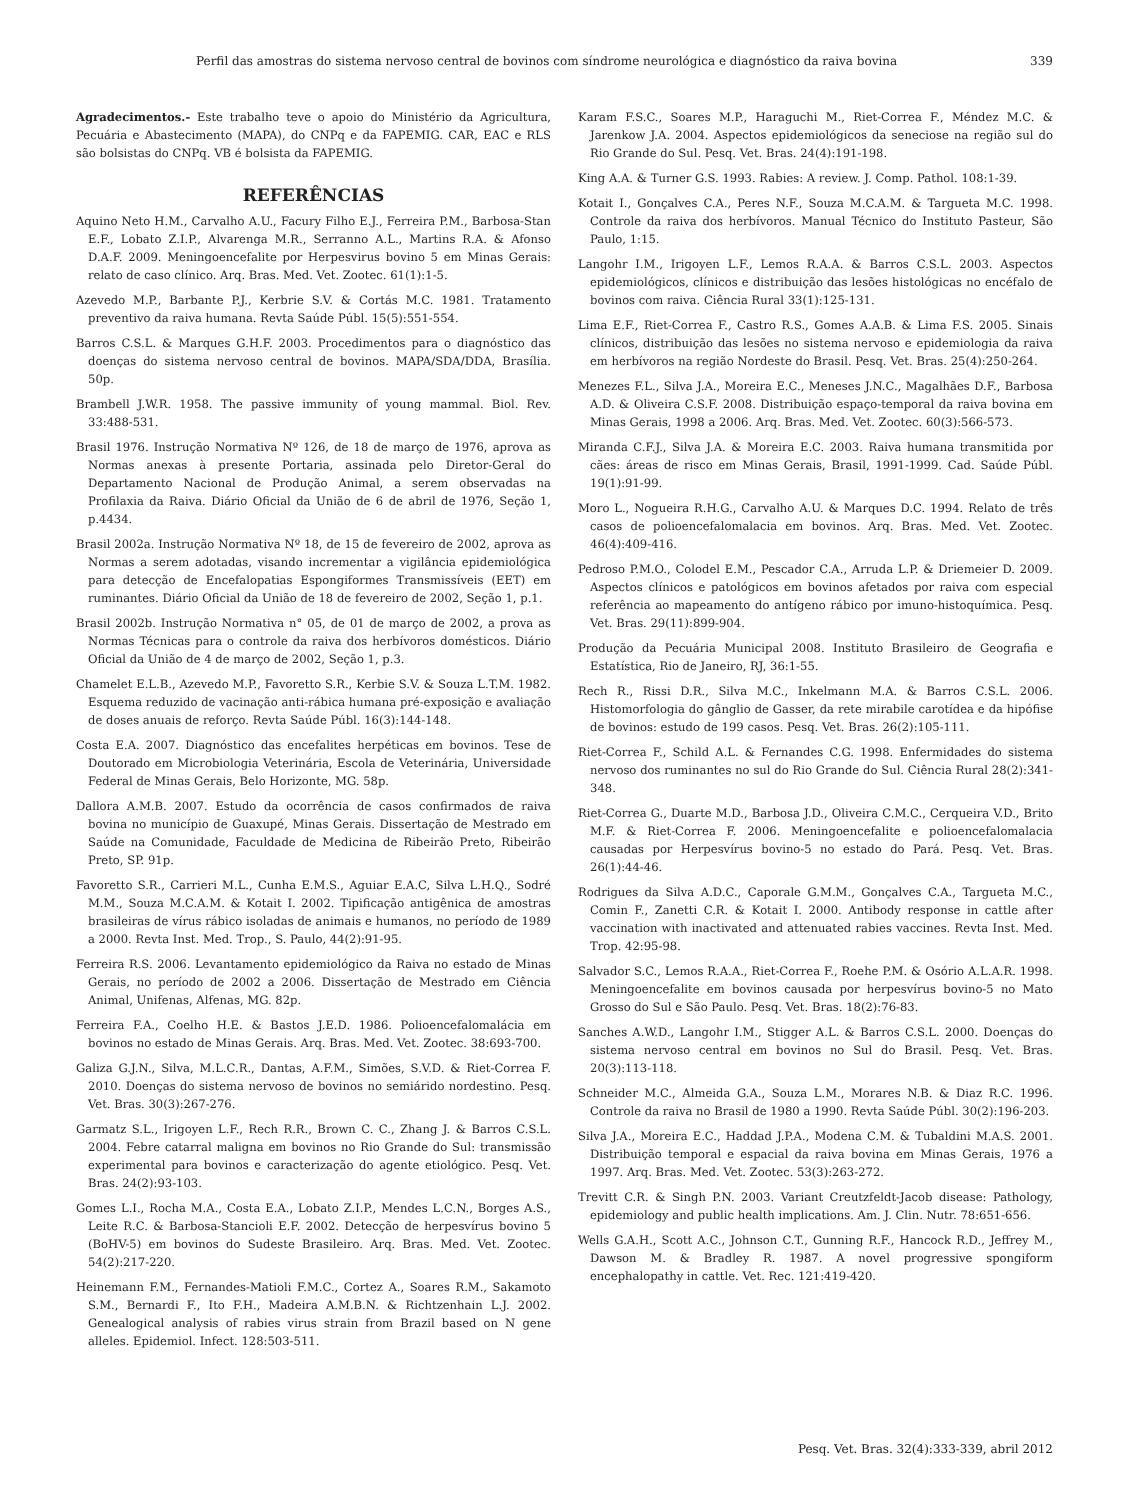Perfil das amostras do sistema nervoso central de bovinos com síndrome neurológica e diagnóstico da raiva bovina 339
Agradecimentos.- Este trabalho teve o apoio do Ministério da Agricultura, Pecuária e Abastecimento (MAPA), do CNPq e da FAPEMIG. CAR, EAC e RLS são bolsistas do CNPq. VB é bolsista da FAPEMIG.
REFERÊNCIAS
Aquino Neto H.M., Carvalho A.U., Facury Filho E.J., Ferreira P.M., Barbosa-Stan E.F., Lobato Z.I.P., Alvarenga M.R., Serranno A.L., Martins R.A. & Afonso D.A.F. 2009. Meningoencefalite por Herpesvirus bovino 5 em Minas Gerais: relato de caso clínico. Arq. Bras. Med. Vet. Zootec. 61(1):1-5.
Azevedo M.P., Barbante P.J., Kerbrie S.V. & Cortás M.C. 1981. Tratamento preventivo da raiva humana. Revta Saúde Públ. 15(5):551-554.
Barros C.S.L. & Marques G.H.F. 2003. Procedimentos para o diagnóstico das doenças do sistema nervoso central de bovinos. MAPA/SDA/DDA, Brasília. 50p.
Brambell J.W.R. 1958. The passive immunity of young mammal. Biol. Rev. 33:488-531.
Brasil 1976. Instrução Normativa Nº 126, de 18 de março de 1976, aprova as Normas anexas à presente Portaria, assinada pelo Diretor-Geral do Departamento Nacional de Produção Animal, a serem observadas na Profilaxia da Raiva. Diário Oficial da União de 6 de abril de 1976, Seção 1, p.4434.
Brasil 2002a. Instrução Normativa Nº 18, de 15 de fevereiro de 2002, aprova as Normas a serem adotadas, visando incrementar a vigilância epidemiológica para detecção de Encefalopatias Espongiformes Transmissíveis (EET) em ruminantes. Diário Oficial da União de 18 de fevereiro de 2002, Seção 1, p.1.
Brasil 2002b. Instrução Normativa n° 05, de 01 de março de 2002, a prova as Normas Técnicas para o controle da raiva dos herbívoros domésticos. Diário Oficial da União de 4 de março de 2002, Seção 1, p.3.
Chamelet E.L.B., Azevedo M.P., Favoretto S.R., Kerbie S.V. & Souza L.T.M. 1982. Esquema reduzido de vacinação anti-rábica humana pré-exposição e avaliação de doses anuais de reforço. Revta Saúde Públ. 16(3):144-148.
Costa E.A. 2007. Diagnóstico das encefalites herpéticas em bovinos. Tese de Doutorado em Microbiologia Veterinária, Escola de Veterinária, Universidade Federal de Minas Gerais, Belo Horizonte, MG. 58p.
Dallora A.M.B. 2007. Estudo da ocorrência de casos confirmados de raiva bovina no município de Guaxupé, Minas Gerais. Dissertação de Mestrado em Saúde na Comunidade, Faculdade de Medicina de Ribeirão Preto, Ribeirão Preto, SP. 91p.
Favoretto S.R., Carrieri M.L., Cunha E.M.S., Aguiar E.A.C, Silva L.H.Q., Sodré M.M., Souza M.C.A.M. & Kotait I. 2002. Tipificação antigênica de amostras brasileiras de vírus rábico isoladas de animais e humanos, no período de 1989 a 2000. Revta Inst. Med. Trop., S. Paulo, 44(2):91-95.
Ferreira R.S. 2006. Levantamento epidemiológico da Raiva no estado de Minas Gerais, no período de 2002 a 2006. Dissertação de Mestrado em Ciência Animal, Unifenas, Alfenas, MG. 82p.
Ferreira F.A., Coelho H.E. & Bastos J.E.D. 1986. Polioencefalomalácia em bovinos no estado de Minas Gerais. Arq. Bras. Med. Vet. Zootec. 38:693-700.
Galiza G.J.N., Silva, M.L.C.R., Dantas, A.F.M., Simões, S.V.D. & Riet-Correa F. 2010. Doenças do sistema nervoso de bovinos no semiárido nordestino. Pesq. Vet. Bras. 30(3):267-276.
Garmatz S.L., Irigoyen L.F., Rech R.R., Brown C. C., Zhang J. & Barros C.S.L. 2004. Febre catarral maligna em bovinos no Rio Grande do Sul: transmissão experimental para bovinos e caracterização do agente etiológico. Pesq. Vet. Bras. 24(2):93-103.
Gomes L.I., Rocha M.A., Costa E.A., Lobato Z.I.P., Mendes L.C.N., Borges A.S., Leite R.C. & Barbosa-Stancioli E.F. 2002. Detecção de herpesvírus bovino 5 (BoHV-5) em bovinos do Sudeste Brasileiro. Arq. Bras. Med. Vet. Zootec. 54(2):217-220.
Heinemann F.M., Fernandes-Matioli F.M.C., Cortez A., Soares R.M., Sakamoto S.M., Bernardi F., Ito F.H., Madeira A.M.B.N. & Richtzenhain L.J. 2002. Genealogical analysis of rabies virus strain from Brazil based on N gene alleles. Epidemiol. Infect. 128:503-511.
Karam F.S.C., Soares M.P., Haraguchi M., Riet-Correa F., Méndez M.C. & Jarenkow J.A. 2004. Aspectos epidemiológicos da seneciose na região sul do Rio Grande do Sul. Pesq. Vet. Bras. 24(4):191-198.
King A.A. & Turner G.S. 1993. Rabies: A review. J. Comp. Pathol. 108:1-39.
Kotait I., Gonçalves C.A., Peres N.F., Souza M.C.A.M. & Targueta M.C. 1998. Controle da raiva dos herbívoros. Manual Técnico do Instituto Pasteur, São Paulo, 1:15.
Langohr I.M., Irigoyen L.F., Lemos R.A.A. & Barros C.S.L. 2003. Aspectos epidemiológicos, clínicos e distribuição das lesões histológicas no encéfalo de bovinos com raiva. Ciência Rural 33(1):125-131.
Lima E.F., Riet-Correa F., Castro R.S., Gomes A.A.B. & Lima F.S. 2005. Sinais clínicos, distribuição das lesões no sistema nervoso e epidemiologia da raiva em herbívoros na região Nordeste do Brasil. Pesq. Vet. Bras. 25(4):250-264.
Menezes F.L., Silva J.A., Moreira E.C., Meneses J.N.C., Magalhães D.F., Barbosa A.D. & Oliveira C.S.F. 2008. Distribuição espaço-temporal da raiva bovina em Minas Gerais, 1998 a 2006. Arq. Bras. Med. Vet. Zootec. 60(3):566-573.
Miranda C.F.J., Silva J.A. & Moreira E.C. 2003. Raiva humana transmitida por cães: áreas de risco em Minas Gerais, Brasil, 1991-1999. Cad. Saúde Públ. 19(1):91-99.
Moro L., Nogueira R.H.G., Carvalho A.U. & Marques D.C. 1994. Relato de três casos de polioencefalomalacia em bovinos. Arq. Bras. Med. Vet. Zootec. 46(4):409-416.
Pedroso P.M.O., Colodel E.M., Pescador C.A., Arruda L.P. & Driemeier D. 2009. Aspectos clínicos e patológicos em bovinos afetados por raiva com especial referência ao mapeamento do antígeno rábico por imuno-histoquímica. Pesq. Vet. Bras. 29(11):899-904.
Produção da Pecuária Municipal 2008. Instituto Brasileiro de Geografia e Estatística, Rio de Janeiro, RJ, 36:1-55.
Rech R., Rissi D.R., Silva M.C., Inkelmann M.A. & Barros C.S.L. 2006. Histomorfologia do gânglio de Gasser, da rete mirabile carotídea e da hipófise de bovinos: estudo de 199 casos. Pesq. Vet. Bras. 26(2):105-111.
Riet-Correa F., Schild A.L. & Fernandes C.G. 1998. Enfermidades do sistema nervoso dos ruminantes no sul do Rio Grande do Sul. Ciência Rural 28(2):341-348.
Riet-Correa G., Duarte M.D., Barbosa J.D., Oliveira C.M.C., Cerqueira V.D., Brito M.F. & Riet-Correa F. 2006. Meningoencefalite e polioencefalomalacia causadas por Herpesvírus bovino-5 no estado do Pará. Pesq. Vet. Bras. 26(1):44-46.
Rodrigues da Silva A.D.C., Caporale G.M.M., Gonçalves C.A., Targueta M.C., Comin F., Zanetti C.R. & Kotait I. 2000. Antibody response in cattle after vaccination with inactivated and attenuated rabies vaccines. Revta Inst. Med. Trop. 42:95-98.
Salvador S.C., Lemos R.A.A., Riet-Correa F., Roehe P.M. & Osório A.L.A.R. 1998. Meningoencefalite em bovinos causada por herpesvírus bovino-5 no Mato Grosso do Sul e São Paulo. Pesq. Vet. Bras. 18(2):76-83.
Sanches A.W.D., Langohr I.M., Stigger A.L. & Barros C.S.L. 2000. Doenças do sistema nervoso central em bovinos no Sul do Brasil. Pesq. Vet. Bras. 20(3):113-118.
Schneider M.C., Almeida G.A., Souza L.M., Morares N.B. & Diaz R.C. 1996. Controle da raiva no Brasil de 1980 a 1990. Revta Saúde Públ. 30(2):196-203.
Silva J.A., Moreira E.C., Haddad J.P.A., Modena C.M. & Tubaldini M.A.S. 2001. Distribuição temporal e espacial da raiva bovina em Minas Gerais, 1976 a 1997. Arq. Bras. Med. Vet. Zootec. 53(3):263-272.
Trevitt C.R. & Singh P.N. 2003. Variant Creutzfeldt-Jacob disease: Pathology, epidemiology and public health implications. Am. J. Clin. Nutr. 78:651-656.
Wells G.A.H., Scott A.C., Johnson C.T., Gunning R.F., Hancock R.D., Jeffrey M., Dawson M. & Bradley R. 1987. A novel progressive spongiform encephalopathy in cattle. Vet. Rec. 121:419-420.
Pesq. Vet. Bras. 32(4):333-339, abril 2012